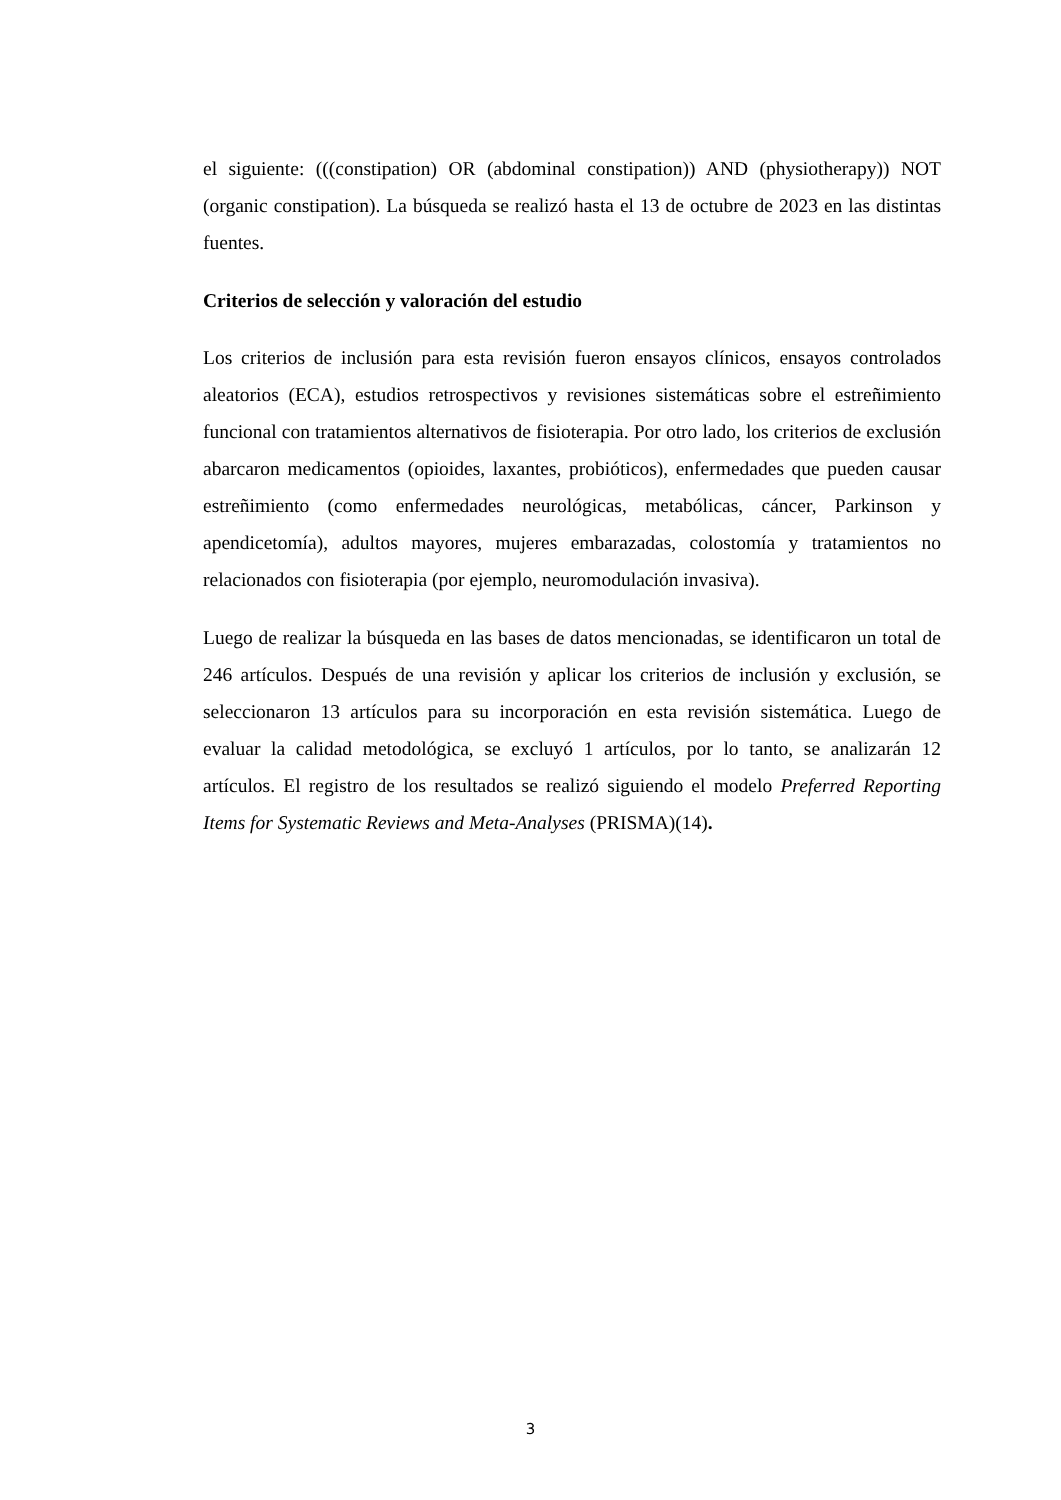el siguiente: (((constipation) OR (abdominal constipation)) AND (physiotherapy)) NOT (organic constipation). La búsqueda se realizó hasta el 13 de octubre de 2023 en las distintas fuentes.
Criterios de selección y valoración del estudio
Los criterios de inclusión para esta revisión fueron ensayos clínicos, ensayos controlados aleatorios (ECA), estudios retrospectivos y revisiones sistemáticas sobre el estreñimiento funcional con tratamientos alternativos de fisioterapia. Por otro lado, los criterios de exclusión abarcaron medicamentos (opioides, laxantes, probióticos), enfermedades que pueden causar estreñimiento (como enfermedades neurológicas, metabólicas, cáncer, Parkinson y apendicetomía), adultos mayores, mujeres embarazadas, colostomía y tratamientos no relacionados con fisioterapia (por ejemplo, neuromodulación invasiva).
Luego de realizar la búsqueda en las bases de datos mencionadas, se identificaron un total de 246 artículos. Después de una revisión y aplicar los criterios de inclusión y exclusión, se seleccionaron 13 artículos para su incorporación en esta revisión sistemática. Luego de evaluar la calidad metodológica, se excluyó 1 artículos, por lo tanto, se analizarán 12 artículos. El registro de los resultados se realizó siguiendo el modelo Preferred Reporting Items for Systematic Reviews and Meta-Analyses (PRISMA)(14).
3